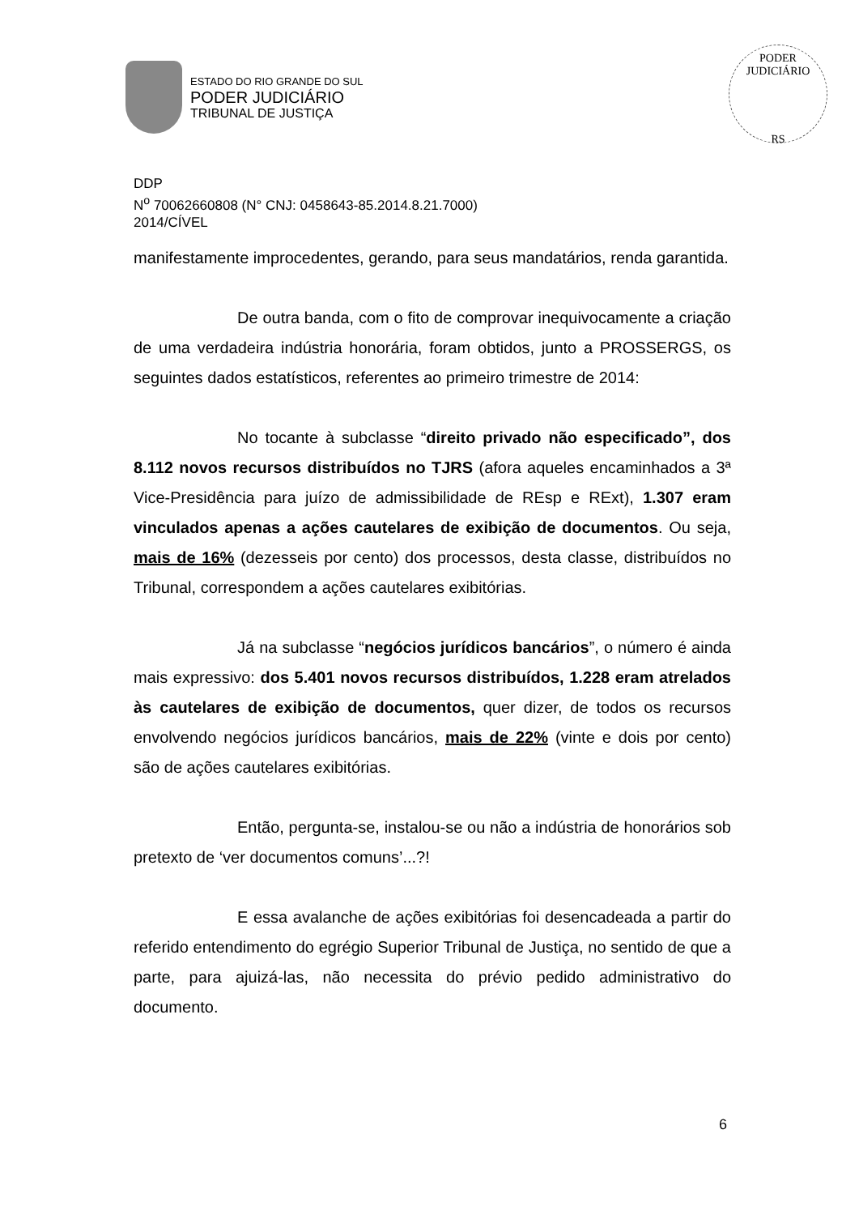ESTADO DO RIO GRANDE DO SUL
PODER JUDICIÁRIO
TRIBUNAL DE JUSTIÇA
PODER JUDICIÁRIO
RS
DDP
N<sup>o</sup> 70062660808 (N° CNJ: 0458643-85.2014.8.21.7000)
2014/CÍVEL
manifestamente improcedentes, gerando, para seus mandatários, renda garantida.
De outra banda, com o fito de comprovar inequivocamente a criação de uma verdadeira indústria honorária, foram obtidos, junto a PROSSERGS, os seguintes dados estatísticos, referentes ao primeiro trimestre de 2014:
No tocante à subclasse “direito privado não especificado”, dos 8.112 novos recursos distribuídos no TJRS (afora aqueles encaminhados a 3ª Vice-Presidência para juízo de admissibilidade de REsp e RExt), 1.307 eram vinculados apenas a ações cautelares de exibição de documentos. Ou seja, mais de 16% (dezesseis por cento) dos processos, desta classe, distribuídos no Tribunal, correspondem a ações cautelares exibitórias.
Já na subclasse “negócios jurídicos bancários”, o número é ainda mais expressivo: dos 5.401 novos recursos distribuídos, 1.228 eram atrelados às cautelares de exibição de documentos, quer dizer, de todos os recursos envolvendo negócios jurídicos bancários, mais de 22% (vinte e dois por cento) são de ações cautelares exibitórias.
Então, pergunta-se, instalou-se ou não a indústria de honorários sob pretexto de ‘ver documentos comuns’...?!
E essa avalanche de ações exibitórias foi desencadeada a partir do referido entendimento do egrégio Superior Tribunal de Justiça, no sentido de que a parte, para ajuizá-las, não necessita do prévio pedido administrativo do documento.
6